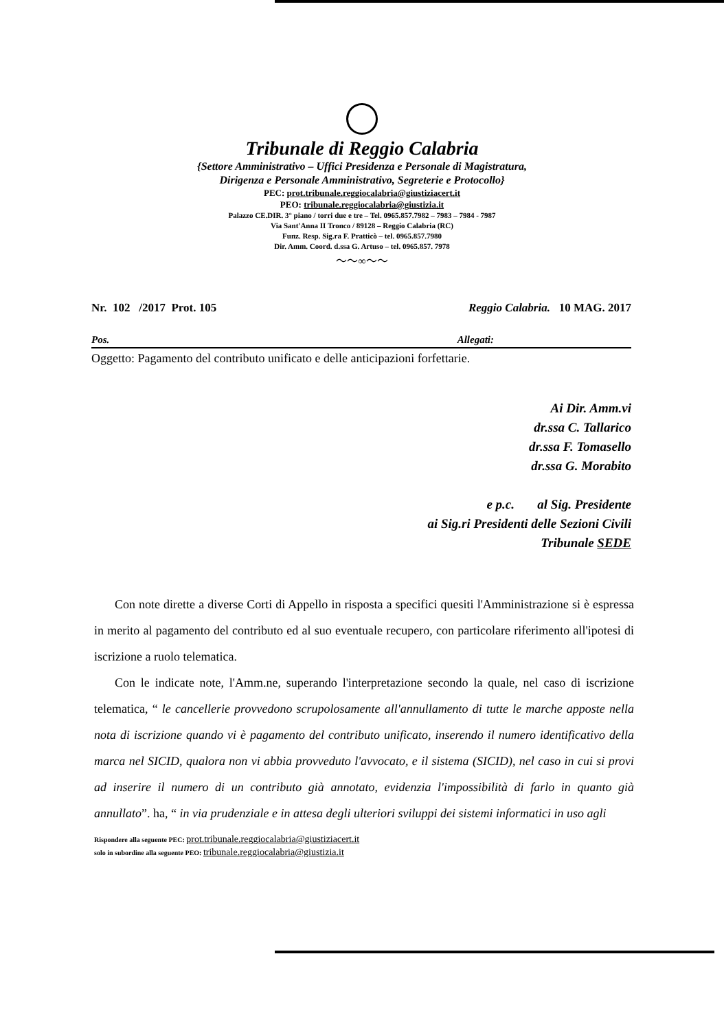Tribunale di Reggio Calabria
{Settore Amministrativo – Uffici Presidenza e Personale di Magistratura,
Dirigenza e Personale Amministrativo, Segreterie e Protocollo}
PEC: prot.tribunale.reggiocalabria@giustiziacert.it
PEO: tribunale.reggiocalabria@giustizia.it
Palazzo CE.DIR. 3° piano / torri due e tre – Tel. 0965.857.7982 – 7983 – 7984 - 7987
Via Sant'Anna II Tronco / 89128 – Reggio Calabria (RC)
Funz. Resp. Sig.ra F. Pratticò – tel. 0965.857.7980
Dir. Amm. Coord. d.ssa G. Artuso – tel. 0965.857. 7978
〜〜∞〜〜
Nr. 102 /2017 Prot. 105 Reggio Calabria. 10 MAG. 2017
Pos. Allegati:
Oggetto: Pagamento del contributo unificato e delle anticipazioni forfettarie.
Ai Dir. Amm.vi
dr.ssa C. Tallarico
dr.ssa F. Tomasello
dr.ssa G. Morabito
e p.c. al Sig. Presidente
ai Sig.ri Presidenti delle Sezioni Civili
Tribunale SEDE
Con note dirette a diverse Corti di Appello in risposta a specifici quesiti l'Amministrazione si è espressa in merito al pagamento del contributo ed al suo eventuale recupero, con particolare riferimento all'ipotesi di iscrizione a ruolo telematica.
Con le indicate note, l'Amm.ne, superando l'interpretazione secondo la quale, nel caso di iscrizione telematica, “ le cancellerie provvedono scrupolosamente all'annullamento di tutte le marche apposte nella nota di iscrizione quando vi è pagamento del contributo unificato, inserendo il numero identificativo della marca nel SICID, qualora non vi abbia provveduto l'avvocato, e il sistema (SICID), nel caso in cui si provi ad inserire il numero di un contributo già annotato, evidenzia l'impossibilità di farlo in quanto già annullato”. ha, “ in via prudenziale e in attesa degli ulteriori sviluppi dei sistemi informatici in uso agli
Rispondere alla seguente PEC: prot.tribunale.reggiocalabria@giustiziacert.it
solo in subordine alla seguente PEO: tribunale.reggiocalabria@giustizia.it